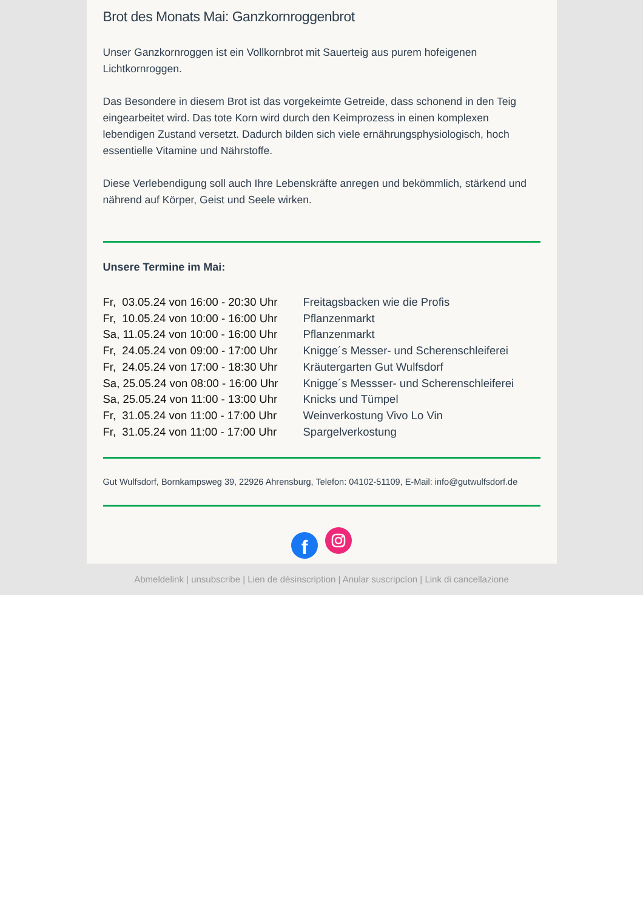Brot des Monats Mai: Ganzkornroggenbrot
Unser Ganzkornroggen ist ein Vollkornbrot mit Sauerteig aus purem hofeigenen Lichtkornroggen.
Das Besondere in diesem Brot ist das vorgekeimte Getreide, dass schonend in den Teig eingearbeitet wird. Das tote Korn wird durch den Keimprozess in einen komplexen lebendigen Zustand versetzt. Dadurch bilden sich viele ernährungsphysiologisch, hoch essentielle Vitamine und Nährstoffe.
Diese Verlebendigung soll auch Ihre Lebenskräfte anregen und bekömmlich, stärkend und nährend auf Körper, Geist und Seele wirken.
Unsere Termine im Mai:
| Fr, 03.05.24 von 16:00 - 20:30 Uhr | Freitagsbacken wie die Profis |
| Fr, 10.05.24 von 10:00 - 16:00 Uhr | Pflanzenmarkt |
| Sa, 11.05.24 von 10:00 - 16:00 Uhr | Pflanzenmarkt |
| Fr, 24.05.24 von 09:00 - 17:00 Uhr | Knigge´s Messer- und Scherenschleiferei |
| Fr, 24.05.24 von 17:00 - 18:30 Uhr | Kräutergarten Gut Wulfsdorf |
| Sa, 25.05.24 von 08:00 - 16:00 Uhr | Knigge´s Messser- und Scherenschleiferei |
| Sa, 25.05.24 von 11:00 - 13:00 Uhr | Knicks und Tümpel |
| Fr, 31.05.24 von 11:00 - 17:00 Uhr | Weinverkostung Vivo Lo Vin |
| Fr, 31.05.24 von 11:00 - 17:00 Uhr | Spargelverkostung |
Gut Wulfsdorf, Bornkampsweg 39, 22926 Ahrensburg, Telefon: 04102-51109, E-Mail: info@gutwulfsdorf.de
f
Abmeldelink | unsubscribe | Lien de désinscription | Anular suscripcíon | Link di cancellazione